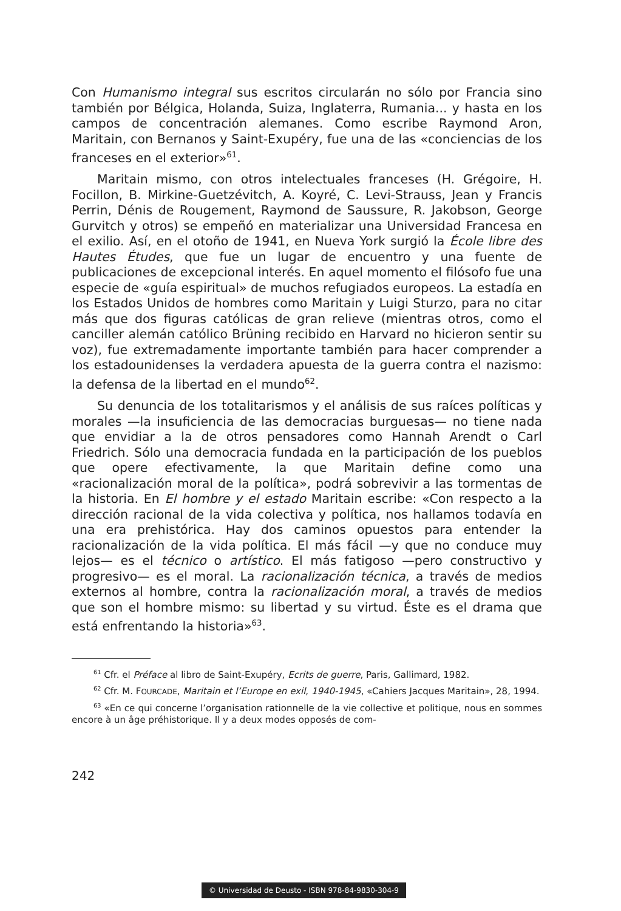Con Humanismo integral sus escritos circularán no sólo por Francia sino también por Bélgica, Holanda, Suiza, Inglaterra, Rumania... y hasta en los campos de concentración alemanes. Como escribe Raymond Aron, Maritain, con Bernanos y Saint-Exupéry, fue una de las «conciencias de los franceses en el exterior»<sup>61</sup>.
Maritain mismo, con otros intelectuales franceses (H. Grégoire, H. Focillon, B. Mirkine-Guetzévitch, A. Koyré, C. Levi-Strauss, Jean y Francis Perrin, Dénis de Rougement, Raymond de Saussure, R. Jakobson, George Gurvitch y otros) se empeñó en materializar una Universidad Francesa en el exilio. Así, en el otoño de 1941, en Nueva York surgió la École libre des Hautes Études, que fue un lugar de encuentro y una fuente de publicaciones de excepcional interés. En aquel momento el filósofo fue una especie de «guía espiritual» de muchos refugiados europeos. La estadía en los Estados Unidos de hombres como Maritain y Luigi Sturzo, para no citar más que dos figuras católicas de gran relieve (mientras otros, como el canciller alemán católico Brüning recibido en Harvard no hicieron sentir su voz), fue extremadamente importante también para hacer comprender a los estadounidenses la verdadera apuesta de la guerra contra el nazismo: la defensa de la libertad en el mundo<sup>62</sup>.
Su denuncia de los totalitarismos y el análisis de sus raíces políticas y morales —la insuficiencia de las democracias burguesas— no tiene nada que envidiar a la de otros pensadores como Hannah Arendt o Carl Friedrich. Sólo una democracia fundada en la participación de los pueblos que opere efectivamente, la que Maritain define como una «racionalización moral de la política», podrá sobrevivir a las tormentas de la historia. En El hombre y el estado Maritain escribe: «Con respecto a la dirección racional de la vida colectiva y política, nos hallamos todavía en una era prehistórica. Hay dos caminos opuestos para entender la racionalización de la vida política. El más fácil —y que no conduce muy lejos— es el técnico o artístico. El más fatigoso —pero constructivo y progresivo— es el moral. La racionalización técnica, a través de medios externos al hombre, contra la racionalización moral, a través de medios que son el hombre mismo: su libertad y su virtud. Éste es el drama que está enfrentando la historia»<sup>63</sup>.
<sup>61</sup> Cfr. el Préface al libro de Saint-Exupéry, Ecrits de guerre, Paris, Gallimard, 1982.
<sup>62</sup> Cfr. M. FOURCADE, Maritain et l’Europe en exil, 1940-1945, «Cahiers Jacques Maritain», 28, 1994.
<sup>63</sup> «En ce qui concerne l’organisation rationnelle de la vie collective et politique, nous en sommes encore à un âge préhistorique. Il y a deux modes opposés de com-
242
© Universidad de Deusto - ISBN 978-84-9830-304-9